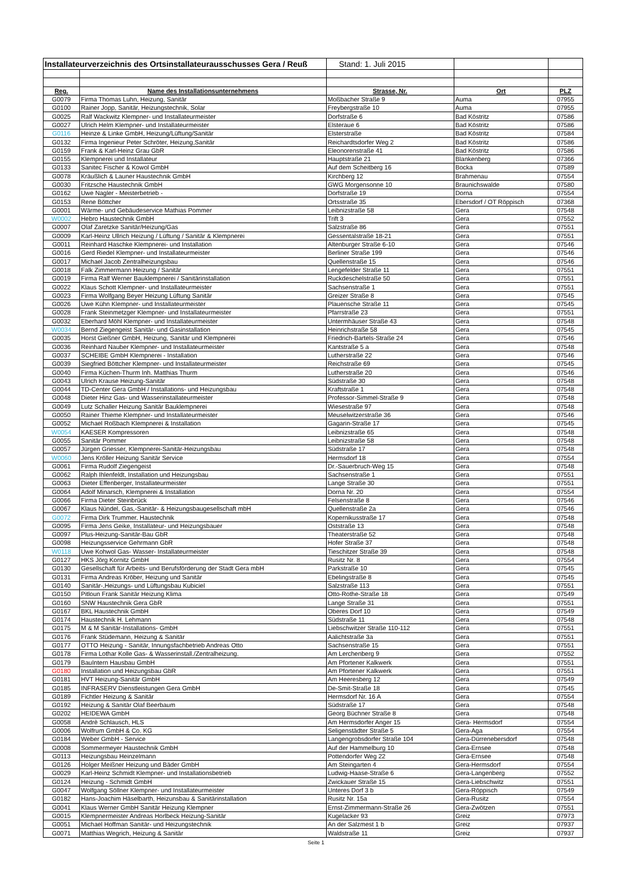| Installateurverzeichnis des Ortsinstallateurausschusses Gera / Reuß | | Stand: 1. Juli 2015 | | |
| Reg. | Name des Installationsunternehmens | Strasse, Nr. | Ort | PLZ |
| G0079 | Firma Thomas Luhn, Heizung, Sanitär | Moßbacher Straße 9 | Auma | 07955 |
| G0100 | Rainer Jopp, Sanitär, Heizungstechnik, Solar | Freybergstraße 10 | Auma | 07955 |
| G0025 | Ralf Wackwitz Klempner- und Installateurmeister | Dorfstraße 6 | Bad Köstritz | 07586 |
| G0027 | Ulrich Helm Klempner- und Installateurmeister | Elsteraue 6 | Bad Köstritz | 07586 |
| G0116 | Heinze & Linke GmbH, Heizung/Lüftung/Sanitär | Elsterstraße | Bad Köstritz | 07584 |
| G0132 | Firma Ingenieur Peter Schröter, Heizung,Sanitär | Reichardtsdorfer Weg 2 | Bad Köstritz | 07586 |
| G0159 | Frank & Karl-Heinz Grau GbR | Eleonorenstraße 41 | Bad Köstritz | 07586 |
| G0155 | Klempnerei und Installateur | Hauptstraße 21 | Blankenberg | 07366 |
| G0133 | Sanitec Fischer & Kowol GmbH | Auf dem Scheitberg 16 | Bocka | 07589 |
| G0078 | Kräußlich & Launer Haustechnik GmbH | Kirchberg 12 | Brahmenau | 07554 |
| G0030 | Fritzsche Haustechnik GmbH | GWG Morgensonne 10 | Braunichswalde | 07580 |
| G0162 | Uwe Nagler - Meisterbetrieb - | Dorfstraße 19 | Dorna | 07554 |
| G0153 | Rene Böttcher | Ortsstraße 35 | Ebersdorf / OT Röppisch | 07368 |
| G0001 | Wärme- und Gebäudeservice Mathias Pommer | Leibnizstraße 58 | Gera | 07548 |
| W0002 | Hebro Haustechnik GmbH | Trift 3 | Gera | 07552 |
| G0007 | Olaf Zaretzke Sanitär/Heizung/Gas | Salzstraße 86 | Gera | 07551 |
| G0009 | Karl-Heinz Ullrich Heizung / Lüftung / Sanitär & Klempnerei | Gessentalstraße 18-21 | Gera | 07551 |
| G0011 | Reinhard Haschke Klempnerei- und Installation | Altenburger Straße 6-10 | Gera | 07546 |
| G0016 | Gerd Riedel Klempner- und Installateurmeister | Berliner Straße 199 | Gera | 07546 |
| G0017 | Michael Jacob Zentralheizungsbau | Quellenstraße 15 | Gera | 07546 |
| G0018 | Falk Zimmermann Heizung / Sanitär | Lengefelder Straße 11 | Gera | 07551 |
| G0019 | Firma Ralf Werner Bauklempnerei / Sanitärinstallation | Ruckdeschelstraße 50 | Gera | 07551 |
| G0022 | Klaus Schott Klempner- und Installateurmeister | Sachsenstraße 1 | Gera | 07551 |
| G0023 | Firma Wolfgang Beyer Heizung Lüftung Sanitär | Greizer Straße 8 | Gera | 07545 |
| G0026 | Uwe Kühn Klempner- und Installateurmeister | Plauensche Straße 11 | Gera | 07545 |
| G0028 | Frank Steinmetzger Klempner- und Installateurmeister | Pfarrstraße 23 | Gera | 07551 |
| G0032 | Eberhard Möhl Klempner- und Installateurmeister | Untermhäuser Straße 43 | Gera | 07548 |
| W0034 | Bernd Ziegengeist Sanitär- und Gasinstallation | Heinrichstraße 58 | Gera | 07545 |
| G0035 | Horst Gießner GmbH, Heizung, Sanitär und Klempnerei | Friedrich-Bartels-Straße 24 | Gera | 07546 |
| G0036 | Reinhard Nauber Klempner- und Installateurmeister | Kantstraße 5 a | Gera | 07548 |
| G0037 | SCHEIBE GmbH Klempnerei - Installation | Lutherstraße 22 | Gera | 07546 |
| G0039 | Siegfried Böttcher Klempner- und Installateurmeister | Reichstraße 69 | Gera | 07545 |
| G0040 | Firma Küchen-Thurm Inh. Matthias Thurm | Lutherstraße 20 | Gera | 07546 |
| G0043 | Ulrich Krause Heizung-Sanitär | Südstraße 30 | Gera | 07548 |
| G0044 | TD-Center Gera GmbH / Installations- und Heizungsbau | Kraftstraße 1 | Gera | 07548 |
| G0048 | Dieter Hinz Gas- und Wasserinstallateurmeister | Professor-Simmel-Straße 9 | Gera | 07548 |
| G0049 | Lutz Schaller Heizung Sanitär Bauklempnerei | Wiesestraße 97 | Gera | 07548 |
| G0050 | Rainer Thieme Klempner- und Installateurmeister | Meuselwitzerstraße 36 | Gera | 07546 |
| G0052 | Michael Roßbach Klempnerei & Installation | Gagarin-Straße 17 | Gera | 07545 |
| W0054 | KAESER Kompressoren | Leibnizstraße 65 | Gera | 07548 |
| G0055 | Sanitär Pommer | Leibnizstraße 58 | Gera | 07548 |
| G0057 | Jürgen Griesser, Klempnerei-Sanitär-Heizungsbau | Südstraße 17 | Gera | 07548 |
| W0060 | Jens Kröller Heizung Sanitär Service | Hermsdorf 18 | Gera | 07554 |
| G0061 | Firma Rudolf Ziegengeist | Dr.-Sauerbruch-Weg 15 | Gera | 07548 |
| G0062 | Ralph Ihlenfeldt, Installation und Heizungsbau | Sachsenstraße 1 | Gera | 07551 |
| G0063 | Dieter Effenberger, Installateurmeister | Lange Straße 30 | Gera | 07551 |
| G0064 | Adolf Minarsch, Klempnerei & Installation | Dorna Nr. 20 | Gera | 07554 |
| G0066 | Firma Dieter Steinbrück | Felsenstraße 8 | Gera | 07546 |
| G0067 | Klaus Nündel, Gas,-Sanitär- & Heizungsbaugesellschaft mbH | Quellenstraße 2a | Gera | 07546 |
| G0072 | Firma Dirk Trummer, Haustechnik | Kopernikusstraße 17 | Gera | 07548 |
| G0095 | Firma Jens Geike, Installateur- und Heizungsbauer | Oststraße 13 | Gera | 07548 |
| G0097 | Plus-Heizung-Sanitär-Bau GbR | Theaterstraße 52 | Gera | 07548 |
| G0098 | Heizungsservice Gehrmann GbR | Hofer Straße 37 | Gera | 07548 |
| W0118 | Uwe Kohwol Gas- Wasser- Installateurmeister | Tieschitzer Straße 39 | Gera | 07548 |
| G0127 | HKS Jörg Kornitz GmbH | Rusitz Nr. 8 | Gera | 07554 |
| G0130 | Gesellschaft für Arbeits- und Berufsförderung der Stadt Gera mbH | Parkstraße 10 | Gera | 07545 |
| G0131 | Firma Andreas Kröber, Heizung und Sanitär | Ebelingstraße 8 | Gera | 07545 |
| G0140 | Sanitär-,Heizungs- und Lüftungsbau Kubiciel | Salzstraße 113 | Gera | 07551 |
| G0150 | Pitloun Frank Sanitär Heizung Klima | Otto-Rothe-Straße 18 | Gera | 07549 |
| G0160 | SNW Haustechnik Gera GbR | Lange Straße 31 | Gera | 07551 |
| G0167 | BKL Haustechnik GmbH | Oberes Dorf 10 | Gera | 07549 |
| G0174 | Haustechnik H. Lehmann | Südstraße 11 | Gera | 07548 |
| G0175 | M & M Sanitär-Installations- GmbH | Liebschwitzer Straße 110-112 | Gera | 07551 |
| G0176 | Frank Stüdemann, Heizung & Sanitär | Aalichtstraße 3a | Gera | 07551 |
| G0177 | OTTO Heizung - Sanitär, Innungsfachbetrieb Andreas Otto | Sachsenstraße 15 | Gera | 07551 |
| G0178 | Firma Lothar Kolle Gas- & Wasserinstall./Zentralheizung. | Am Lerchenberg 9 | Gera | 07552 |
| G0179 | BauIntern Hausbau GmbH | Am Pfortener Kalkwerk | Gera | 07551 |
| G0180 | Installation und Heizungsbau GbR | Am Pfortener Kalkwerk | Gera | 07551 |
| G0181 | HVT Heizung-Sanitär GmbH | Am Heeresberg 12 | Gera | 07549 |
| G0185 | INFRASERV Dienstleistungen Gera GmbH | De-Smit-Straße 18 | Gera | 07545 |
| G0189 | Fichtler Heizung & Sanitär | Hermsdorf Nr. 16 A | Gera | 07554 |
| G0192 | Heizung & Sanitär Olaf Beerbaum | Südstraße 17 | Gera | 07548 |
| G0202 | HEIDEWA GmbH | Georg Büchner Straße 8 | Gera | 07548 |
| G0058 | Andrè Schlausch, HLS | Am Hermsdorfer Anger 15 | Gera- Hermsdorf | 07554 |
| G0006 | Wolfrum GmbH & Co. KG | Seligenstädter Straße 5 | Gera-Aga | 07554 |
| G0184 | Weber GmbH - Service | Langengrobsdorfer Straße 104 | Gera-Dürrenebersdorf | 07548 |
| G0008 | Sommermeyer Haustechnik GmbH | Auf der Hammelburg 10 | Gera-Ernsee | 07548 |
| G0113 | Heizungsbau Heinzelmann | Pottendorfer Weg 22 | Gera-Ernsee | 07548 |
| G0126 | Holger Meißner Heizung und Bäder GmbH | Am Steingarten 4 | Gera-Hermsdorf | 07554 |
| G0029 | Karl-Heinz Schmidt Klempner- und Installationsbetrieb | Ludwig-Haase-Straße 6 | Gera-Langenberg | 07552 |
| G0124 | Heizung - Schmidt GmbH | Zwickauer Straße 15 | Gera-Liebschwitz | 07551 |
| G0047 | Wolfgang Söllner Klempner- und Installateurmeister | Unteres Dorf 3 b | Gera-Röppisch | 07549 |
| G0182 | Hans-Joachim Häselbarth, Heizunsbau & Sanitärinstallation | Rusitz Nr. 15a | Gera-Rusitz | 07554 |
| G0041 | Klaus Werner GmbH Sanitär Heizung Klempner | Ernst-Zimmermann-Straße 26 | Gera-Zwötzen | 07551 |
| G0015 | Klempnermeister Andreas Horlbeck Heizung-Sanitär | Kugelacker 93 | Greiz | 07973 |
| G0051 | Michael Hoffman Sanitär- und Heizungstechnik | An der Salzmest 1 b | Greiz | 07937 |
| G0071 | Matthias Wegrich, Heizung & Sanitär | Waldstraße 11 | Greiz | 07937 |
Seite 1